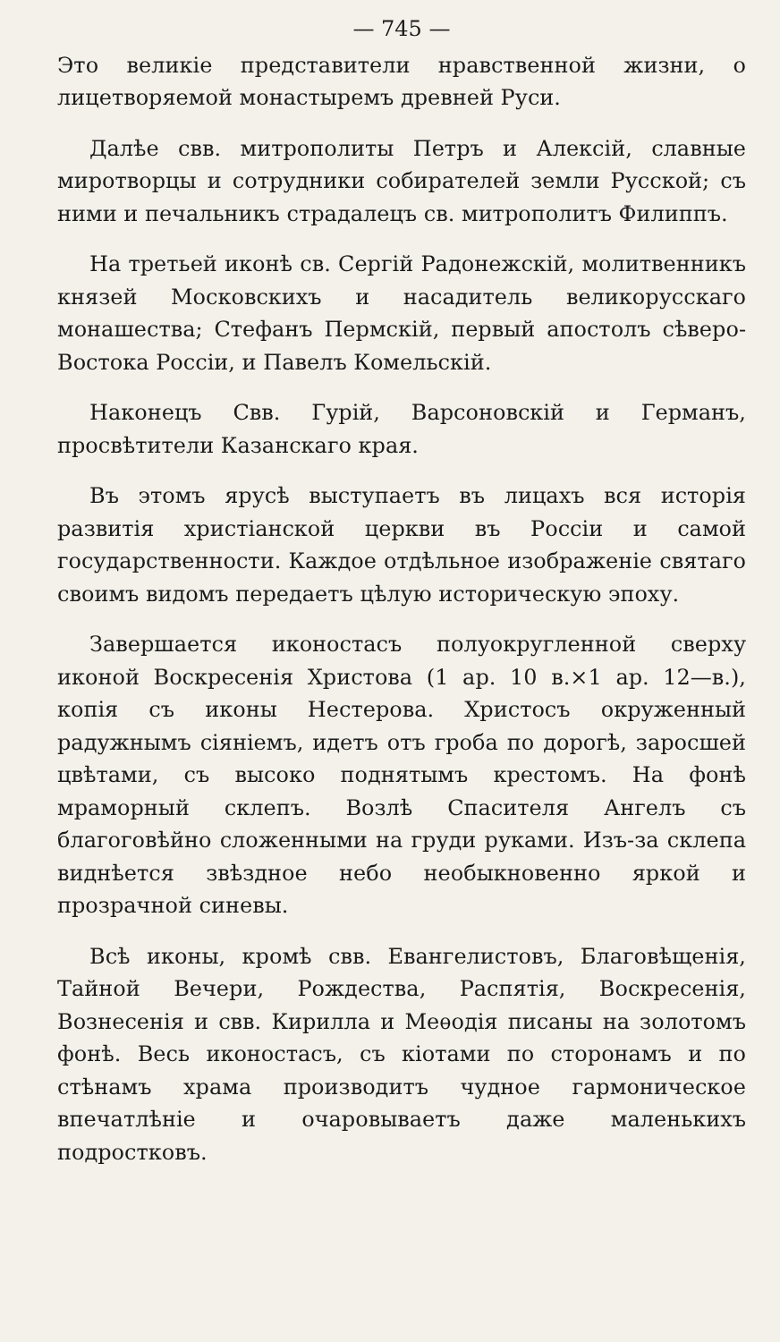— 745 —
Это великіе представители нравственной жизни, о лицетворяемой монастыремъ древней Руси.
Далѣе свв. митрополиты Петръ и Алексій, славные миротворцы и сотрудники собирателей земли Русской; съ ними и печальникъ страдалецъ св. митрополитъ Филиппъ.
На третьей иконѣ св. Сергій Радонежскій, молитвенникъ князей Московскихъ и насадитель великорусскаго монашества; Стефанъ Пермскій, первый апостолъ сѣверо-Востока Россіи, и Павелъ Комельскій.
Наконецъ Свв. Гурій, Варсоновскій и Германъ, просвѣтители Казанскаго края.
Въ этомъ ярусѣ выступаетъ въ лицахъ вся исторія развитія христіанской церкви въ Россіи и самой государственности. Каждое отдѣльное изображеніе святаго своимъ видомъ передаетъ цѣлую историческую эпоху.
Завершается иконостасъ полуокругленной сверху иконой Воскресенія Христова (1 ар. 10 в.×1 ар. 12—в.), копія съ иконы Нестерова. Христосъ окруженный радужнымъ сіяніемъ, идетъ отъ гроба по дорогѣ, заросшей цвѣтами, съ высоко поднятымъ крестомъ. На фонѣ мраморный склепъ. Возлѣ Спасителя Ангелъ съ благоговѣйно сложенными на груди руками. Изъ-за склепа виднѣется звѣздное небо необыкновенно яркой и прозрачной синевы.
Всѣ иконы, кромѣ свв. Евангелистовъ, Благовѣщенія, Тайной Вечери, Рождества, Распятія, Воскресенія, Вознесенія и свв. Кирилла и Меѳодія писаны на золотомъ фонѣ. Весь иконостасъ, съ кіотами по сторонамъ и по стѣнамъ храма производитъ чудное гармоническое впечатлѣніе и очаровываетъ даже маленькихъ подростковъ.